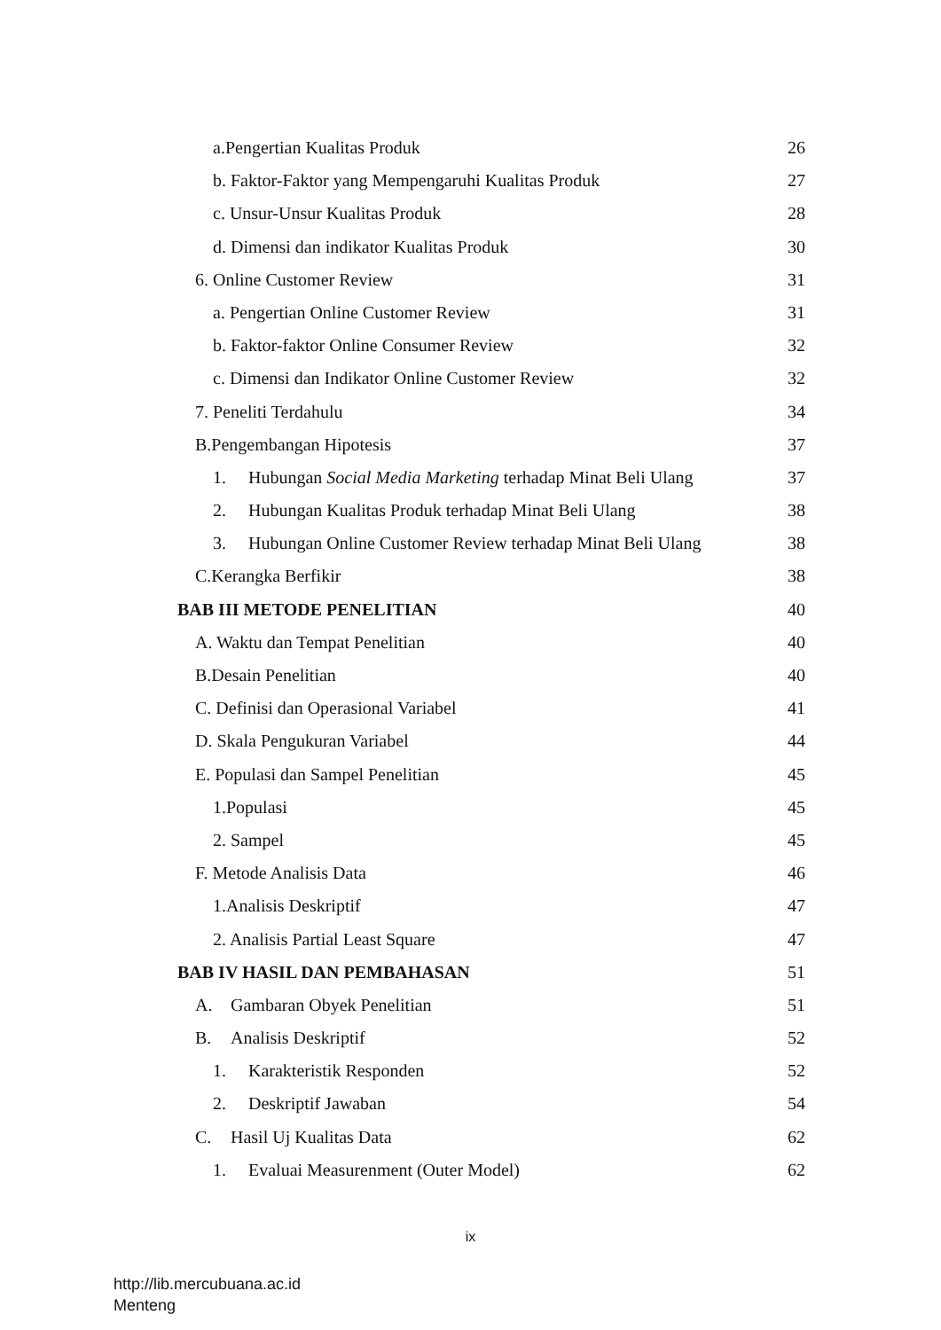a.Pengertian Kualitas Produk 26
b. Faktor-Faktor yang Mempengaruhi Kualitas Produk 27
c. Unsur-Unsur Kualitas Produk 28
d. Dimensi dan indikator Kualitas Produk 30
6. Online Customer Review 31
a. Pengertian Online Customer Review 31
b. Faktor-faktor Online Consumer Review 32
c. Dimensi dan Indikator Online Customer Review 32
7. Peneliti Terdahulu 34
B.Pengembangan Hipotesis 37
1. Hubungan Social Media Marketing terhadap Minat Beli Ulang 37
2. Hubungan Kualitas Produk terhadap Minat Beli Ulang 38
3. Hubungan Online Customer Review terhadap Minat Beli Ulang 38
C.Kerangka Berfikir 38
BAB III METODE PENELITIAN 40
A. Waktu dan Tempat Penelitian 40
B.Desain Penelitian 40
C. Definisi dan Operasional Variabel 41
D. Skala Pengukuran Variabel 44
E. Populasi dan Sampel Penelitian 45
1.Populasi 45
2. Sampel 45
F. Metode Analisis Data 46
1.Analisis Deskriptif 47
2. Analisis Partial Least Square 47
BAB IV HASIL DAN PEMBAHASAN 51
A. Gambaran Obyek Penelitian 51
B. Analisis Deskriptif 52
1. Karakteristik Responden 52
2. Deskriptif Jawaban 54
C. Hasil Uj Kualitas Data 62
1. Evaluai Measurenment (Outer Model) 62
ix
http://lib.mercubuana.ac.id
Menteng